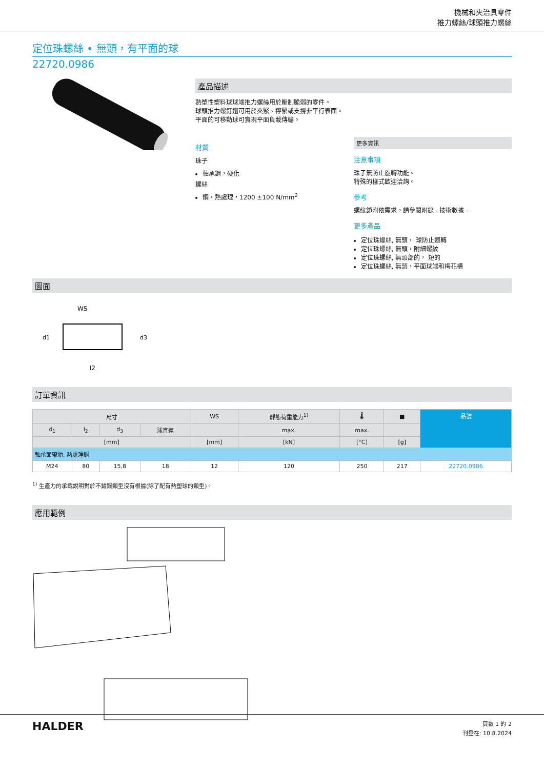機械和夾治具零件
推力螺絲/球頭推力螺絲
定位珠螺絲 • 無頭，有平面的球
22720.0986
產品描述
熱塑性塑料球球端推力螺絲用於壓制脆弱的零件。
球頭推力螺釘還可用於夾緊、擰緊或支撐非平行表面。
平面的可移動球可實現平面負載傳輸。
材質
珠子
軸承鋼，硬化
螺絲
鋼，熱處理，1200 ±100 N/mm<sup>2</sup>
更多資訊
注意事項
珠子無防止旋轉功能。
特殊的樣式歡迎洽詢。
參考
螺紋鎖附依需求，請參閱附錄 - 技術數據 -
更多產品
定位珠螺絲, 無頭， 球防止迴轉
定位珠螺絲, 無頭，附細螺紋
定位珠螺絲, 無頭部的， 短的
定位珠螺絲, 無頭，平面球端和梅花槽
圖面
WS
d1
d3
l2
訂單資訊
| 尺寸 | | | | WS | 靜態荷重能力<sup>1)</sup> | 🌡 | ■ | 品號 |
| --- | --- | --- | --- | --- | --- | --- | --- | --- |
| d<sub>1</sub> | l<sub>2</sub> | d<sub>3</sub> | 球直徑 | | max. | max. | | |
| [mm] | | | | [mm] | [kN] | [°C] | [g] | |
| 軸承面帶肋, 熱處理鋼 | | | | | | | | |
| M24 | 80 | 15,8 | 18 | 12 | 120 | 250 | 217 | 22720.0986 |
<sup>1)</sup> 生產力的承載說明對於不鏽鋼類型沒有根據(除了配有熱塑球的類型)。
應用範例
HALDER
頁數 1 的 2
刊登在: 10.8.2024